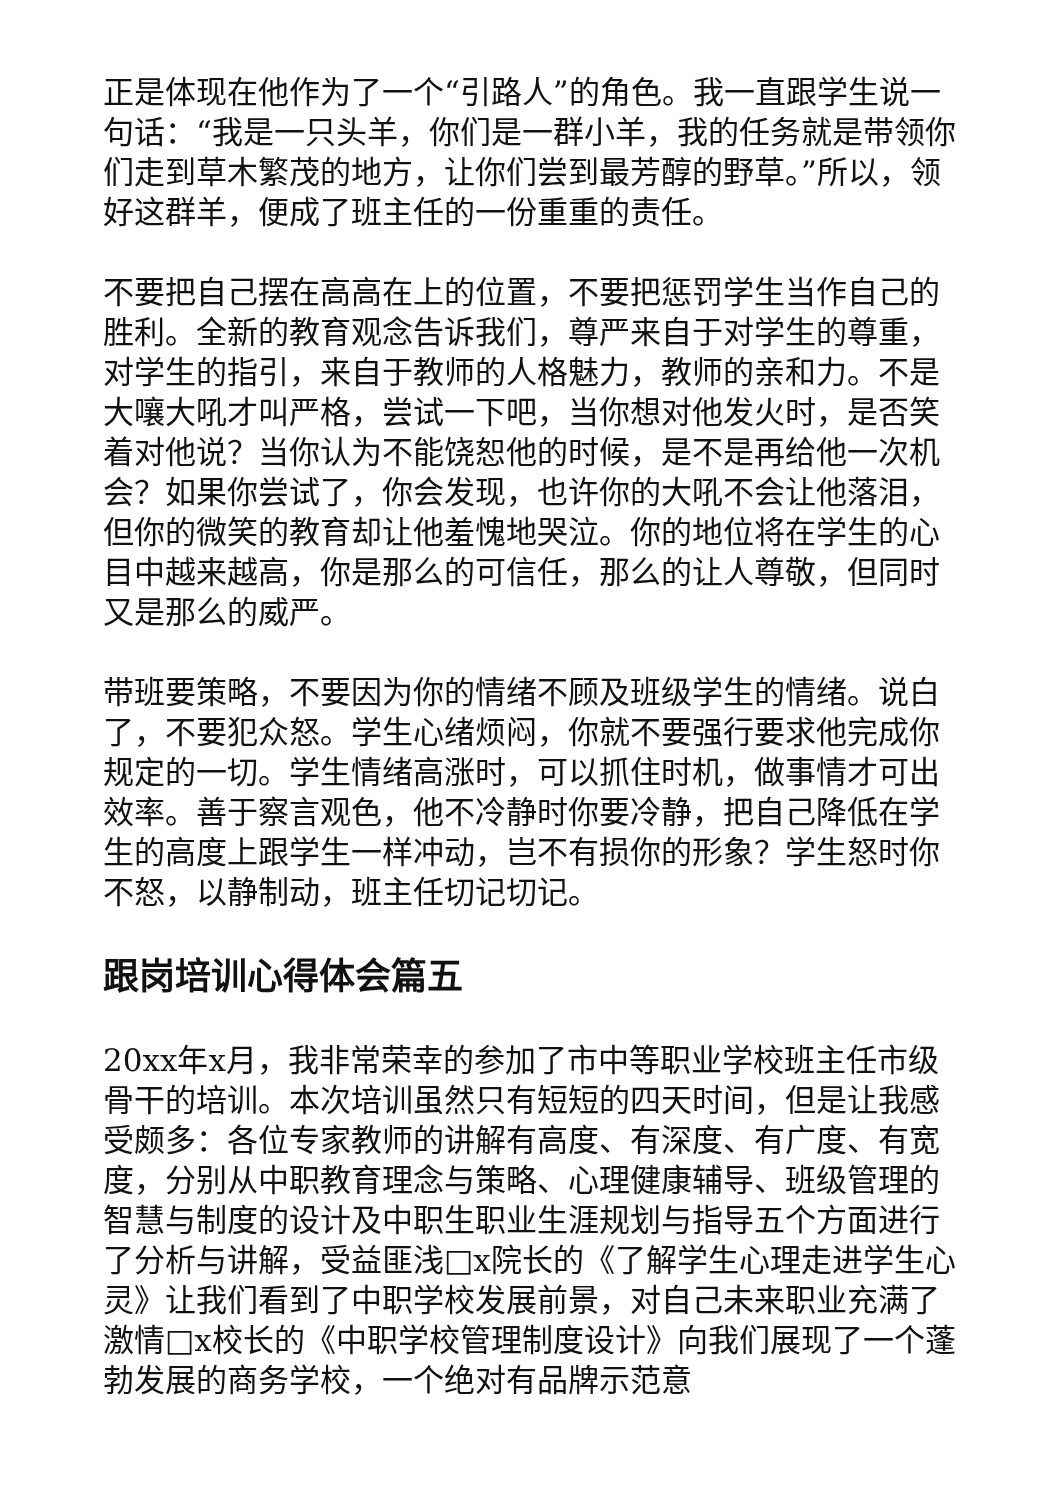正是体现在他作为了一个“引路人”的角色。我一直跟学生说一句话：“我是一只头羊，你们是一群小羊，我的任务就是带领你们走到草木繁茂的地方，让你们尝到最芳醇的野草。”所以，领好这群羊，便成了班主任的一份重重的责任。
不要把自己摆在高高在上的位置，不要把惩罚学生当作自己的胜利。全新的教育观念告诉我们，尊严来自于对学生的尊重，对学生的指引，来自于教师的人格魅力，教师的亲和力。不是大嚷大吼才叫严格，尝试一下吧，当你想对他发火时，是否笑着对他说？当你认为不能饶恕他的时候，是不是再给他一次机会？如果你尝试了，你会发现，也许你的大吼不会让他落泪，但你的微笑的教育却让他羞愧地哭泣。你的地位将在学生的心目中越来越高，你是那么的可信任，那么的让人尊敬，但同时又是那么的威严。
带班要策略，不要因为你的情绪不顾及班级学生的情绪。说白了，不要犯众怒。学生心绪烦闷，你就不要强行要求他完成你规定的一切。学生情绪高涨时，可以抓住时机，做事情才可出效率。善于察言观色，他不冷静时你要冷静，把自己降低在学生的高度上跟学生一样冲动，岂不有损你的形象？学生怒时你不怒，以静制动，班主任切记切记。
跟岗培训心得体会篇五
20xx年x月，我非常荣幸的参加了市中等职业学校班主任市级骨干的培训。本次培训虽然只有短短的四天时间，但是让我感受颇多：各位专家教师的讲解有高度、有深度、有广度、有宽度，分别从中职教育理念与策略、心理健康辅导、班级管理的智慧与制度的设计及中职生职业生涯规划与指导五个方面进行了分析与讲解，受益匪浅□x院长的《了解学生心理走进学生心灵》让我们看到了中职学校发展前景，对自己未来职业充满了激情□x校长的《中职学校管理制度设计》向我们展现了一个蓬勃发展的商务学校，一个绝对有品牌示范意